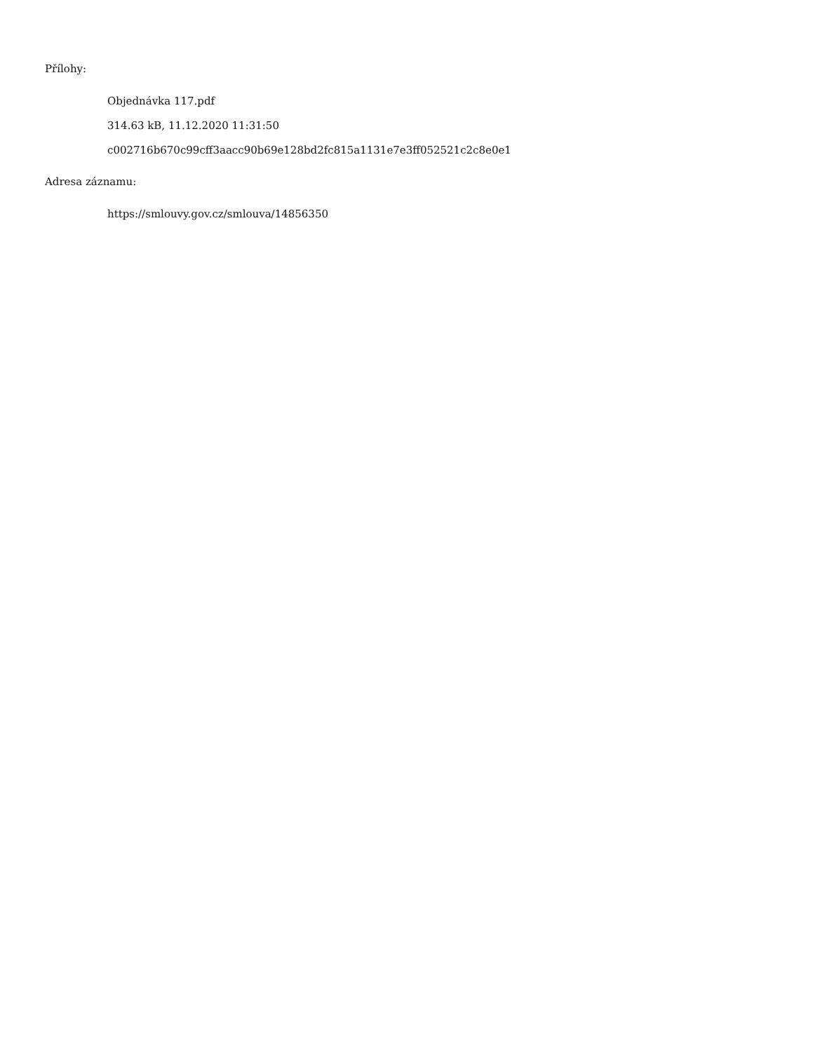Přílohy:
Objednávka 117.pdf
314.63 kB, 11.12.2020 11:31:50
c002716b670c99cff3aacc90b69e128bd2fc815a1131e7e3ff052521c2c8e0e1
Adresa záznamu:
https://smlouvy.gov.cz/smlouva/14856350